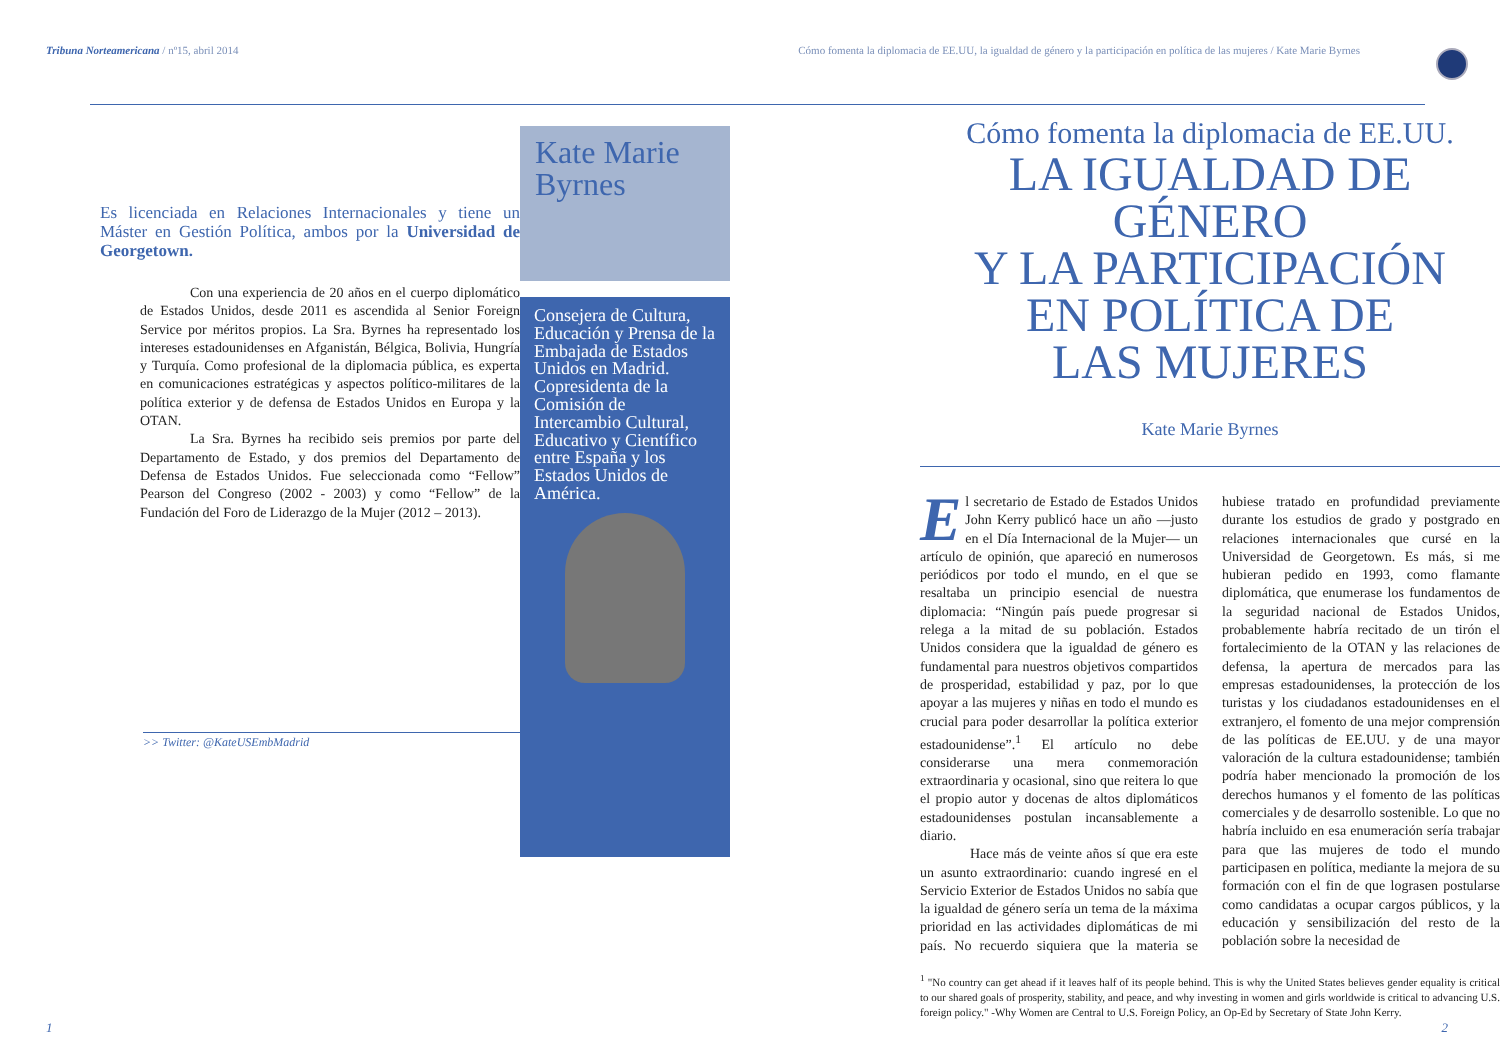Tribuna Norteamericana / nº15, abril 2014 Cómo fomenta la diplomacia de EE.UU, la igualdad de género y la participación en política de las mujeres / Kate Marie Byrnes
Es licenciada en Relaciones Internacionales y tiene un Máster en Gestión Política, ambos por la Universidad de Georgetown.
Con una experiencia de 20 años en el cuerpo diplomático de Estados Unidos, desde 2011 es ascendida al Senior Foreign Service por méritos propios. La Sra. Byrnes ha representado los intereses estadounidenses en Afganistán, Bélgica, Bolivia, Hungría y Turquía. Como profesional de la diplomacia pública, es experta en comunicaciones estratégicas y aspectos político-militares de la política exterior y de defensa de Estados Unidos en Europa y la OTAN.
La Sra. Byrnes ha recibido seis premios por parte del Departamento de Estado, y dos premios del Departamento de Defensa de Estados Unidos. Fue seleccionada como “Fellow” Pearson del Congreso (2002 - 2003) y como “Fellow” de la Fundación del Foro de Liderazgo de la Mujer (2012 – 2013).
>> Twitter: @KateUSEmbMadrid
Kate Marie Byrnes
Consejera de Cultura, Educación y Prensa de la Embajada de Estados Unidos en Madrid. Copresidenta de la Comisión de Intercambio Cultural, Educativo y Científico entre España y los Estados Unidos de América.
Cómo fomenta la diplomacia de EE.UU.
LA IGUALDAD DE GÉNERO
Y LA PARTICIPACIÓN
EN POLÍTICA DE
LAS MUJERES
Kate Marie Byrnes
El secretario de Estado de Estados Unidos John Kerry publicó hace un año —justo en el Día Internacional de la Mujer— un artículo de opinión, que apareció en numerosos periódicos por todo el mundo, en el que se resaltaba un principio esencial de nuestra diplomacia: “Ningún país puede progresar si relega a la mitad de su población. Estados Unidos considera que la igualdad de género es fundamental para nuestros objetivos compartidos de prosperidad, estabilidad y paz, por lo que apoyar a las mujeres y niñas en todo el mundo es crucial para poder desarrollar la política exterior estadounidense”.<sup>1</sup> El artículo no debe considerarse una mera conmemoración extraordinaria y ocasional, sino que reitera lo que el propio autor y docenas de altos diplomáticos estadounidenses postulan incansablemente a diario.
Hace más de veinte años sí que era este un asunto extraordinario: cuando ingresé en el Servicio Exterior de Estados Unidos no sabía que la igualdad de género sería un tema de la máxima prioridad en las actividades diplomáticas de mi país. No recuerdo siquiera que la materia se hubiese tratado en profundidad previamente durante los estudios de grado y postgrado en relaciones internacionales que cursé en la Universidad de Georgetown. Es más, si me hubieran pedido en 1993, como flamante diplomática, que enumerase los fundamentos de la seguridad nacional de Estados Unidos, probablemente habría recitado de un tirón el fortalecimiento de la OTAN y las relaciones de defensa, la apertura de mercados para las empresas estadounidenses, la protección de los turistas y los ciudadanos estadounidenses en el extranjero, el fomento de una mejor comprensión de las políticas de EE.UU. y de una mayor valoración de la cultura estadounidense; también podría haber mencionado la promoción de los derechos humanos y el fomento de las políticas comerciales y de desarrollo sostenible. Lo que no habría incluido en esa enumeración sería trabajar para que las mujeres de todo el mundo participasen en política, mediante la mejora de su formación con el fin de que lograsen postularse como candidatas a ocupar cargos públicos, y la educación y sensibilización del resto de la población sobre la necesidad de
<sup>1</sup> "No country can get ahead if it leaves half of its people behind. This is why the United States believes gender equality is critical to our shared goals of prosperity, stability, and peace, and why investing in women and girls worldwide is critical to advancing U.S. foreign policy." -Why Women are Central to U.S. Foreign Policy, an Op-Ed by Secretary of State John Kerry.
1 2